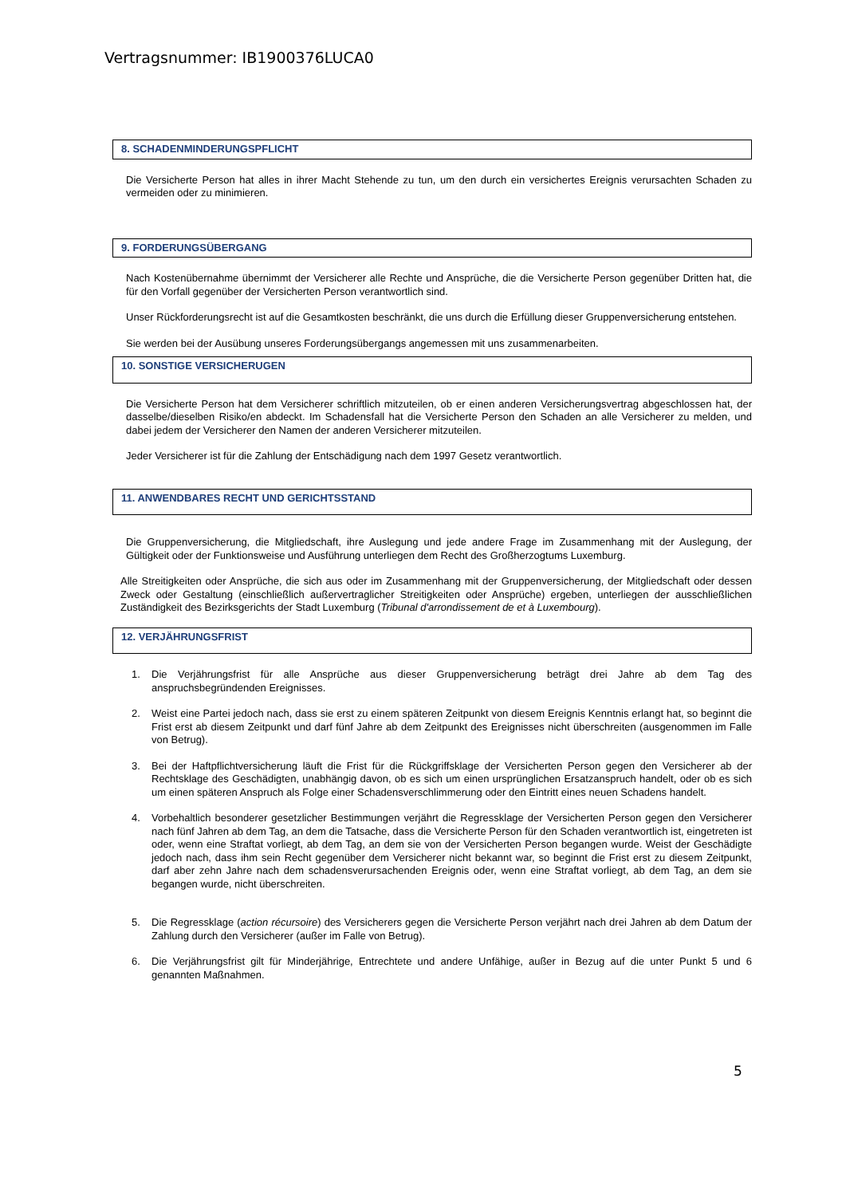Vertragsnummer: IB1900376LUCA0
8. SCHADENMINDERUNGSPFLICHT
Die Versicherte Person hat alles in ihrer Macht Stehende zu tun, um den durch ein versichertes Ereignis verursachten Schaden zu vermeiden oder zu minimieren.
9. FORDERUNGSÜBERGANG
Nach Kostenübernahme übernimmt der Versicherer alle Rechte und Ansprüche, die die Versicherte Person gegenüber Dritten hat, die für den Vorfall gegenüber der Versicherten Person verantwortlich sind.
Unser Rückforderungsrecht ist auf die Gesamtkosten beschränkt, die uns durch die Erfüllung dieser Gruppenversicherung entstehen.
Sie werden bei der Ausübung unseres Forderungsübergangs angemessen mit uns zusammenarbeiten.
10. SONSTIGE VERSICHERUGEN
Die Versicherte Person hat dem Versicherer schriftlich mitzuteilen, ob er einen anderen Versicherungsvertrag abgeschlossen hat, der dasselbe/dieselben Risiko/en abdeckt. Im Schadensfall hat die Versicherte Person den Schaden an alle Versicherer zu melden, und dabei jedem der Versicherer den Namen der anderen Versicherer mitzuteilen.
Jeder Versicherer ist für die Zahlung der Entschädigung nach dem 1997 Gesetz verantwortlich.
11. ANWENDBARES RECHT UND GERICHTSSTAND
Die Gruppenversicherung, die Mitgliedschaft, ihre Auslegung und jede andere Frage im Zusammenhang mit der Auslegung, der Gültigkeit oder der Funktionsweise und Ausführung unterliegen dem Recht des Großherzogtums Luxemburg.
Alle Streitigkeiten oder Ansprüche, die sich aus oder im Zusammenhang mit der Gruppenversicherung, der Mitgliedschaft oder dessen Zweck oder Gestaltung (einschließlich außervertraglicher Streitigkeiten oder Ansprüche) ergeben, unterliegen der ausschließlichen Zuständigkeit des Bezirksgerichts der Stadt Luxemburg (Tribunal d'arrondissement de et à Luxembourg).
12. VERJÄHRUNGSFRIST
1. Die Verjährungsfrist für alle Ansprüche aus dieser Gruppenversicherung beträgt drei Jahre ab dem Tag des anspruchsbegründenden Ereignisses.
2. Weist eine Partei jedoch nach, dass sie erst zu einem späteren Zeitpunkt von diesem Ereignis Kenntnis erlangt hat, so beginnt die Frist erst ab diesem Zeitpunkt und darf fünf Jahre ab dem Zeitpunkt des Ereignisses nicht überschreiten (ausgenommen im Falle von Betrug).
3. Bei der Haftpflichtversicherung läuft die Frist für die Rückgriffsklage der Versicherten Person gegen den Versicherer ab der Rechtsklage des Geschädigten, unabhängig davon, ob es sich um einen ursprünglichen Ersatzanspruch handelt, oder ob es sich um einen späteren Anspruch als Folge einer Schadensverschlimmerung oder den Eintritt eines neuen Schadens handelt.
4. Vorbehaltlich besonderer gesetzlicher Bestimmungen verjährt die Regressklage der Versicherten Person gegen den Versicherer nach fünf Jahren ab dem Tag, an dem die Tatsache, dass die Versicherte Person für den Schaden verantwortlich ist, eingetreten ist oder, wenn eine Straftat vorliegt, ab dem Tag, an dem sie von der Versicherten Person begangen wurde. Weist der Geschädigte jedoch nach, dass ihm sein Recht gegenüber dem Versicherer nicht bekannt war, so beginnt die Frist erst zu diesem Zeitpunkt, darf aber zehn Jahre nach dem schadensverursachenden Ereignis oder, wenn eine Straftat vorliegt, ab dem Tag, an dem sie begangen wurde, nicht überschreiten.
5. Die Regressklage (action récursoire) des Versicherers gegen die Versicherte Person verjährt nach drei Jahren ab dem Datum der Zahlung durch den Versicherer (außer im Falle von Betrug).
6. Die Verjährungsfrist gilt für Minderjährige, Entrechtete und andere Unfähige, außer in Bezug auf die unter Punkt 5 und 6 genannten Maßnahmen.
5